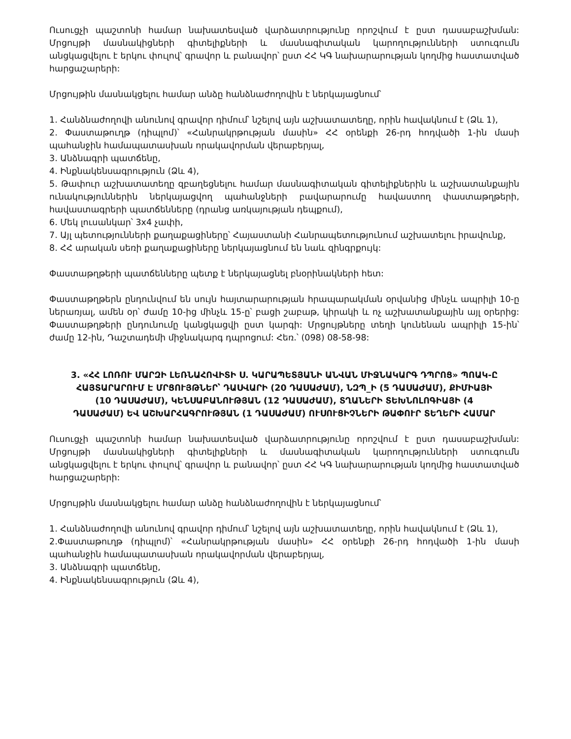Ուսուցչի պաշտոնի համար նախատեսված վարձատրությունը որոշվում է ըստ դասաբաշխման: Մրցույթի մասնակիցների գիտելիքների և մասնագիտական կարողությունների ստուգումն անցկացվելու է երկու փուլով՝ գրավոր և բանավոր՝ ըստ ՀՀ ԿԳ նախարարության կողմից հաստատված հարցաշարերի:
Մրցույթին մասնակցելու համար անձը հանձնաժողովին է ներկայացնում՝
1. Հանձնաժողովի անունով գրավոր դիմում՝ նշելով այն աշխատատեղը, որին հավակնում է (Ձև 1),
2. Փաստաթուղթ (դիպլոմ)՝ «Հանրակրթության մասին» ՀՀ օրենքի 26-րդ հոդվածի 1-ին մասի պահանջին համապատասխան որակավորման վերաբերյալ,
3. Անձնագրի պատճենը,
4. Ինքնակենսագրություն (Ձև 4),
5. Թափուր աշխատատեղը զբաղեցնելու համար մասնագիտական գիտելիքներին և աշխատանքային ունակություններին ներկայացվող պահանջների բավարարումը հավաստող փաստաթղթերի, հավաստագրերի պատճենները (դրանց առկայության դեպքում),
6. Մեկ լուսանկար՝ 3x4 չափի,
7. Այլ պետությունների քաղաքացիները՝ Հայաստանի Հանրապետությունում աշխատելու իրավունք,
8. ՀՀ արական սեռի քաղաքացիները ներկայացնում են նաև զինգրքույկ:
Փաստաթղթերի պատճենները պետք է ներկայացնել բնօրինակների հետ:
Փաստաթղթերն ընդունվում են սույն հայտարարության հրապարակման օրվանից մինչև ապրիլի 10-ը ներառյալ, ամեն օր՝ ժամը 10-ից մինչև 15-ը՝ բացի շաբաթ, կիրակի և ոչ աշխատանքային այլ օրերից: Փաստաթղթերի ընդունումը կանցկացվի ըստ կարգի: Մրցույթները տեղի կունենան ապրիլի 15-ին՝ ժամը 12-ին, Դաշտադեմի միջնակարգ դպրոցում: Հեռ.՝ (098) 08-58-98:
3. «ՀՀ ԼՈՌՈՒ ՄԱՐԶԻ ԼԵՌՆԱՀՈՎԻՏԻ Ս. ԿԱՐԱՊԵՏՅԱՆԻ ԱՆՎԱՆ ՄԻՋՆԱԿԱՐԳ ԴՊՐՈՑ» ՊՈԱԿ-Ը ՀԱՅՏԱՐԱՐՈՒՄ Է ՄՐՑՈՒՅԹՆԵՐ՝ ԴԱՍՎԱՐԻ (20 ԴԱՍԱԺԱՄ), ՆԶՊ_Ի (5 ԴԱՍԱԺԱՄ), ՔԻՄԻԱՅԻ (10 ԴԱՍԱԺԱՄ), ԿԵՆՍԱԲԱՆՈՒԹՅԱՆ (12 ԴԱՍԱԺԱՄ), ՏՂԱՆԵՐԻ ՏԵԽՆՈԼՈԳԻԱՅԻ (4 ԴԱՍԱԺԱՄ) ԵՎ ԱՇԽԱՐՀԱԳՐՈՒԹՅԱՆ (1 ԴԱՍԱԺԱՄ) ՈՒՍՈՒՑԻՉՆԵՐԻ ԹԱՓՈՒՐ ՏԵՂԵՐԻ ՀԱՄԱՐ
Ուսուցչի պաշտոնի համար նախատեսված վարձատրությունը որոշվում է ըստ դասաբաշխման: Մրցույթի մասնակիցների գիտելիքների և մասնագիտական կարողությունների ստուգումն անցկացվելու է երկու փուլով՝ գրավոր և բանավոր՝ ըստ ՀՀ ԿԳ նախարարության կողմից հաստատված հարցաշարերի:
Մրցույթին մասնակցելու համար անձը հանձնաժողովին է ներկայացնում՝
1. Հանձնաժողովի անունով գրավոր դիմում՝ նշելով այն աշխատատեղը, որին հավակնում է (Ձև 1),
2.Փաստաթուղթ (դիպլոմ)՝ «Հանրակրթության մասին» ՀՀ օրենքի 26-րդ հոդվածի 1-ին մասի պահանջին համապատասխան որակավորման վերաբերյալ,
3. Անձնագրի պատճենը,
4. Ինքնակենսագրություն (Ձև 4),